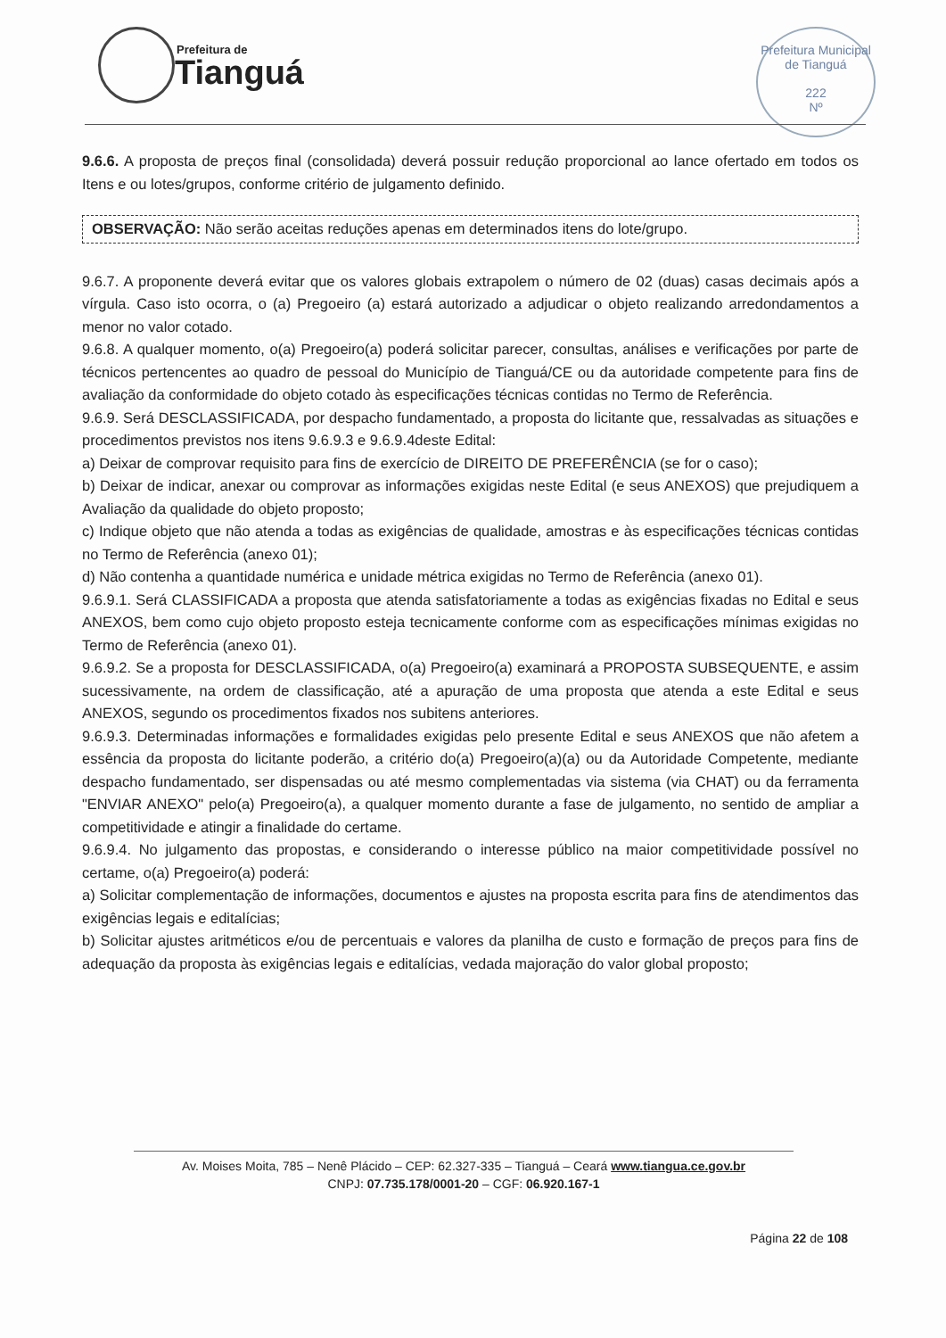Prefeitura de
Tianguá
Prefeitura Municipal de Tianguá
222
Nº
9.6.6. A proposta de preços final (consolidada) deverá possuir redução proporcional ao lance ofertado em todos os Itens e ou lotes/grupos, conforme critério de julgamento definido.
OBSERVAÇÃO: Não serão aceitas reduções apenas em determinados itens do lote/grupo.
9.6.7. A proponente deverá evitar que os valores globais extrapolem o número de 02 (duas) casas decimais após a vírgula. Caso isto ocorra, o (a) Pregoeiro (a) estará autorizado a adjudicar o objeto realizando arredondamentos a menor no valor cotado.
9.6.8. A qualquer momento, o(a) Pregoeiro(a) poderá solicitar parecer, consultas, análises e verificações por parte de técnicos pertencentes ao quadro de pessoal do Município de Tianguá/CE ou da autoridade competente para fins de avaliação da conformidade do objeto cotado às especificações técnicas contidas no Termo de Referência.
9.6.9. Será DESCLASSIFICADA, por despacho fundamentado, a proposta do licitante que, ressalvadas as situações e procedimentos previstos nos itens 9.6.9.3 e 9.6.9.4deste Edital:
a) Deixar de comprovar requisito para fins de exercício de DIREITO DE PREFERÊNCIA (se for o caso);
b) Deixar de indicar, anexar ou comprovar as informações exigidas neste Edital (e seus ANEXOS) que prejudiquem a Avaliação da qualidade do objeto proposto;
c) Indique objeto que não atenda a todas as exigências de qualidade, amostras e às especificações técnicas contidas no Termo de Referência (anexo 01);
d) Não contenha a quantidade numérica e unidade métrica exigidas no Termo de Referência (anexo 01).
9.6.9.1. Será CLASSIFICADA a proposta que atenda satisfatoriamente a todas as exigências fixadas no Edital e seus ANEXOS, bem como cujo objeto proposto esteja tecnicamente conforme com as especificações mínimas exigidas no Termo de Referência (anexo 01).
9.6.9.2. Se a proposta for DESCLASSIFICADA, o(a) Pregoeiro(a) examinará a PROPOSTA SUBSEQUENTE, e assim sucessivamente, na ordem de classificação, até a apuração de uma proposta que atenda a este Edital e seus ANEXOS, segundo os procedimentos fixados nos subitens anteriores.
9.6.9.3. Determinadas informações e formalidades exigidas pelo presente Edital e seus ANEXOS que não afetem a essência da proposta do licitante poderão, a critério do(a) Pregoeiro(a)(a) ou da Autoridade Competente, mediante despacho fundamentado, ser dispensadas ou até mesmo complementadas via sistema (via CHAT) ou da ferramenta "ENVIAR ANEXO" pelo(a) Pregoeiro(a), a qualquer momento durante a fase de julgamento, no sentido de ampliar a competitividade e atingir a finalidade do certame.
9.6.9.4. No julgamento das propostas, e considerando o interesse público na maior competitividade possível no certame, o(a) Pregoeiro(a) poderá:
a) Solicitar complementação de informações, documentos e ajustes na proposta escrita para fins de atendimentos das exigências legais e editalícias;
b) Solicitar ajustes aritméticos e/ou de percentuais e valores da planilha de custo e formação de preços para fins de adequação da proposta às exigências legais e editalícias, vedada majoração do valor global proposto;
Av. Moises Moita, 785 – Nenê Plácido – CEP: 62.327-335 – Tianguá – Ceará www.tiangua.ce.gov.br
CNPJ: 07.735.178/0001-20 – CGF: 06.920.167-1
Página 22 de 108